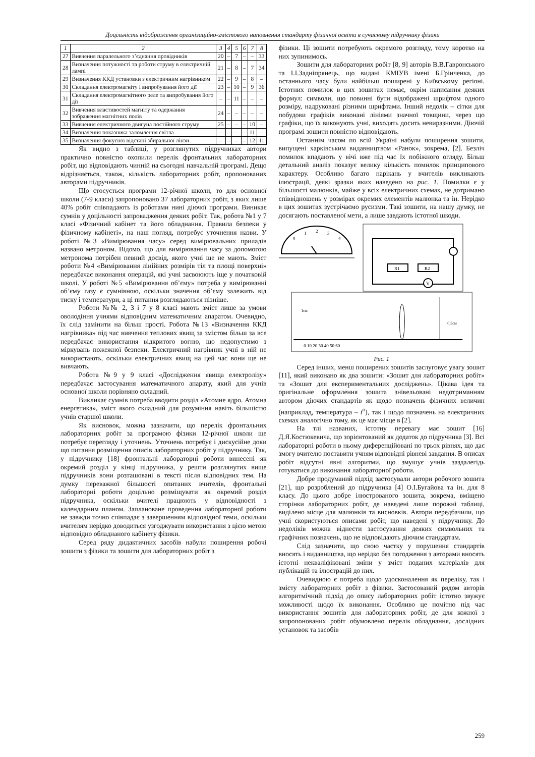Доцільність відображення організаційно-змістового наповнення стандарту фізичної освіти в сучасному підручнику фізики
| 1 | 2 | 3 | 4 | 5 | 6 | 7 | 8 |
| --- | --- | --- | --- | --- | --- | --- | --- |
| 27 | Вивчення паралельного з’єднання провідників | 20 | – | 7 | – | – | 33 |
| 28 | Визначення потужності та роботи струму в електричній лампі | 21 | – | 8 | – | 7 | 34 |
| 29 | Визначення ККД установки з електричним нагрівником | 22 | – | 9 | – | 8 | – |
| 30 | Складання електромагніту і випробування його дії | 23 | – | 10 | – | 9 | 36 |
| 31 | Складання електромагнітного реле та випробування його дії | – | – | 11 | – | – | – |
| 32 | Вивчення властивостей магніту та одержання зображення магнітних полів | 24 | – | – | – | – | – |
| 33 | Вивчення електричного двигуна постійного струму | 25 | – | – | – | 10 | – |
| 34 | Визначення показника заломлення світла | – | – | – | – | 11 | – |
| 35 | Визначення фокусної відстані збиральної лінзи | – | – | – | – | 12 | 11 |
Як видно з таблиці, у розглянутих підручниках автори практично повністю охопили перелік фронтальних лабораторних робіт, що відповідають чинній на сьогодні навчальній програмі. Дещо відрізняється, також, кількість лабораторних робіт, пропонованих авторами підручників.
Що стосується програми 12-річної школи, то для основної школи (7-9 класи) запропоновано 37 лабораторних робіт, з яких лише 40% робіт співпадають із роботами нині діючої програми. Виникає сумнів у доцільності запровадження деяких робіт. Так, робота №1 у 7 класі «Фізичний кабінет та його обладнання. Правила безпеки у фізичному кабінеті», на наш погляд, потребує уточнення назви. У роботі №3 «Вимірювання часу» серед вимірювальних приладів названо метроном. Відомо, що для вимірювання часу за допомогою метронома потрібен певний досвід, якого учні ще не мають. Зміст роботи №4 «Вимірювання лінійних розмірів тіл та площі поверхні» передбачає виконання операцій, які учні засвоюють іще у початковій школі. У роботі №5 «Вимірювання об’єму» потреба у вимірюванні об’єму газу є сумнівною, оскільки значення об’єму залежить від тиску і температури, а ці питання розглядаються пізніше.
Роботи №№ 2, 3 і 7 у 8 класі мають зміст лише за умови оволодіння учнями відповідним математичним апаратом. Очевидно, їх слід замінити на більш прості. Робота №13 «Визначення ККД нагрівника» під час вивчення теплових явищ за змістом більш за все передбачає використання відкритого вогню, що недопустимо з міркувань пожежної безпеки. Електричний нагрівник учні в ній не використають, оскільки електричних явищ на цей час вони ще не вивчають.
Робота №9 у 9 класі «Дослідження явища електролізу» передбачає застосування математичного апарату, який для учнів основної школи порівняно складний.
Викликає сумнів потреба вводити розділ «Атомне ядро. Атомна енергетика», зміст якого складний для розуміння навіть більшістю учнів старшої школи.
Як висновок, можна зазначити, що перелік фронтальних лабораторних робіт за програмою фізики 12-річної школи ще потребує перегляду і уточнень. Уточнень потребує і дискусійне доки що питання розміщення описів лабораторних робіт у підручнику. Так, у підручнику [18] фронтальні лабораторні роботи винесені як окремий розділ у кінці підручника, у решти розглянутих вище підручників вони розташовані в тексті після відповідних тем. На думку переважної більшості опитаних вчителів, фронтальні лабораторні роботи доцільно розміщувати як окремий розділ підручника, оскільки вчителі працюють у відповідності з календарним планом. Заплановане проведення лабораторної роботи не завжди точно співпадає з завершенням відповідної теми, оскільки вчителям нерідко доводиться узгоджувати використання з цією метою відповідно обладнаного кабінету фізики.
Серед ряду дидактичних засобів набули поширення робочі зошити з фізики та зошити для лабораторних робіт з
фізики. Ці зошити потребують окремого розгляду, тому коротко на них зупинимось.
Зошити для лабораторних робіт [8, 9] авторів В.В.Гавронського та І.І.Задніпрянець, що видані КМІУВ імені Б.Грінченка, до останнього часу були найбільш поширені у Київському регіоні. Істотних помилок в цих зошитах немає, окрім написання деяких формул: символи, що повинні бути відображені шрифтом одного розміру, надруковані різними шрифтами. Інший недолік – сітки для побудови графіків виконані лініями значної товщини, через що графіки, що їх виконують учні, виходять досить невиразними. Діючій програмі зошити повністю відповідають.
Останнім часом по всій Україні набули поширення зошити, випущені харківським видавництвом «Ранок», зокрема, [2]. Безліч помилок впадають у вічі вже під час їх побіжного огляду. Більш детальний аналіз показує велику кількість помилок принципового характеру. Особливо багато нарікань у вчителів викликають ілюстрації, деякі зразки яких наведено на рис. 1. Помилки є у більшості малюнків, майже у всіх електричних схемах, не дотримано співвідношень у розмірах окремих елементів малюнка та ін. Нерідко в цих зошитах зустрічаємо русизми. Такі зошити, на нашу думку, не досягають поставленої мети, а лише завдають істотної шкоди.
0
1
2
3
4
R1
R2
V
0 10 20 30 40 50 60
1см
0,5см
Рис. 1
Серед інших, менш поширених зошитів заслуговує увагу зошит [11], який виконано як два зошити: «Зошит для лабораторних робіт» та «Зошит для експериментальних досліджень». Цікава ідея та оригінальне оформлення зошита знівельовані недотриманням автором діючих стандартів як щодо позначень фізичних величин (наприклад, температура – t<sup>о</sup>), так і щодо позначень на електричних схемах аналогічно тому, як це має місце в [2].
На тлі названих, істотну перевагу має зошит [16] Д.Я.Костюкевича, що зорієнтований як додаток до підручника [3]. Всі лабораторні роботи в ньому диференційовані по трьох рівнях, що дає змогу вчителю поставити учням відповідні рівневі завдання. В описах робіт відсутні явні алгоритми, що змушує учнів заздалегідь готуватися до виконання лабораторної роботи.
Добре продуманий підхід застосували автори робочого зошита [21], що розроблений до підручника [4] О.І.Бугайова та ін. для 8 класу. До цього добре ілюстрованого зошита, зокрема, вміщено сторінки лабораторних робіт, де наведені лише порожні таблиці, виділено місце для малюнків та висновків. Автори передбачили, що учні скористуються описами робіт, що наведені у підручнику. До недоліків можна віднести застосування деяких символьних та графічних позначень, що не відповідають діючим стандартам.
Слід зазначити, що свою частку у порушення стандартів вносять і видавництва, що нерідко без погодження з авторами вносять істотні некваліфіковані зміни у зміст поданих матеріалів для публікацій та ілюстрацій до них.
Очевидною є потреба щодо удосконалення як переліку, так і змісту лабораторних робіт з фізики. Застосований рядом авторів алгоритмічний підхід до опису лабораторних робіт істотно звужує можливості щодо їх виконання. Особливо це помітно під час використання зошитів для лабораторних робіт, де для кожної з запропонованих робіт обумовлено перелік обладнання, дослідних установок та засобів
259